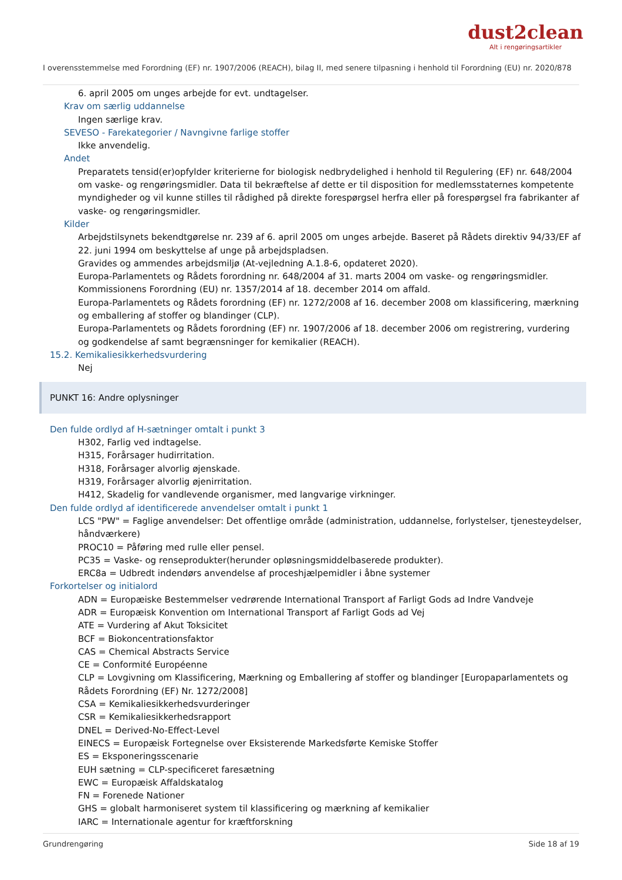dust2clean
Alt i rengøringsartikler
I overensstemmelse med Forordning (EF) nr. 1907/2006 (REACH), bilag II, med senere tilpasning i henhold til Forordning (EU) nr. 2020/878
6. april 2005 om unges arbejde for evt. undtagelser.
Krav om særlig uddannelse
Ingen særlige krav.
SEVESO - Farekategorier / Navngivne farlige stoffer
Ikke anvendelig.
Andet
Preparatets tensid(er)opfylder kriterierne for biologisk nedbrydelighed i henhold til Regulering (EF) nr. 648/2004 om vaske- og rengøringsmidler. Data til bekræftelse af dette er til disposition for medlemsstaternes kompetente myndigheder og vil kunne stilles til rådighed på direkte forespørgsel herfra eller på forespørgsel fra fabrikanter af vaske- og rengøringsmidler.
Kilder
Arbejdstilsynets bekendtgørelse nr. 239 af 6. april 2005 om unges arbejde. Baseret på Rådets direktiv 94/33/EF af 22. juni 1994 om beskyttelse af unge på arbejdspladsen.
Gravides og ammendes arbejdsmiljø (At-vejledning A.1.8-6, opdateret 2020).
Europa-Parlamentets og Rådets forordning nr. 648/2004 af 31. marts 2004 om vaske- og rengøringsmidler.
Kommissionens Forordning (EU) nr. 1357/2014 af 18. december 2014 om affald.
Europa-Parlamentets og Rådets forordning (EF) nr. 1272/2008 af 16. december 2008 om klassificering, mærkning og emballering af stoffer og blandinger (CLP).
Europa-Parlamentets og Rådets forordning (EF) nr. 1907/2006 af 18. december 2006 om registrering, vurdering og godkendelse af samt begrænsninger for kemikalier (REACH).
15.2. Kemikaliesikkerhedsvurdering
Nej
PUNKT 16: Andre oplysninger
Den fulde ordlyd af H-sætninger omtalt i punkt 3
H302, Farlig ved indtagelse.
H315, Forårsager hudirritation.
H318, Forårsager alvorlig øjenskade.
H319, Forårsager alvorlig øjenirritation.
H412, Skadelig for vandlevende organismer, med langvarige virkninger.
Den fulde ordlyd af identificerede anvendelser omtalt i punkt 1
LCS "PW" = Faglige anvendelser: Det offentlige område (administration, uddannelse, forlystelser, tjenesteydelser, håndværkere)
PROC10 = Påføring med rulle eller pensel.
PC35 = Vaske- og renseprodukter(herunder opløsningsmiddelbaserede produkter).
ERC8a = Udbredt indendørs anvendelse af proceshjælpemidler i åbne systemer
Forkortelser og initialord
ADN = Europæiske Bestemmelser vedrørende International Transport af Farligt Gods ad Indre Vandveje
ADR = Europæisk Konvention om International Transport af Farligt Gods ad Vej
ATE = Vurdering af Akut Toksicitet
BCF = Biokoncentrationsfaktor
CAS = Chemical Abstracts Service
CE = Conformité Européenne
CLP = Lovgivning om Klassificering, Mærkning og Emballering af stoffer og blandinger [Europaparlamentets og Rådets Forordning (EF) Nr. 1272/2008]
CSA = Kemikaliesikkerhedsvurderinger
CSR = Kemikaliesikkerhedsrapport
DNEL = Derived-No-Effect-Level
EINECS = Europæisk Fortegnelse over Eksisterende Markedsførte Kemiske Stoffer
ES = Eksponeringsscenarie
EUH sætning = CLP-specificeret faresætning
EWC = Europæisk Affaldskatalog
FN = Forenede Nationer
GHS = globalt harmoniseret system til klassificering og mærkning af kemikalier
IARC = Internationale agentur for kræftforskning
Grundrengøring Side 18 af 19